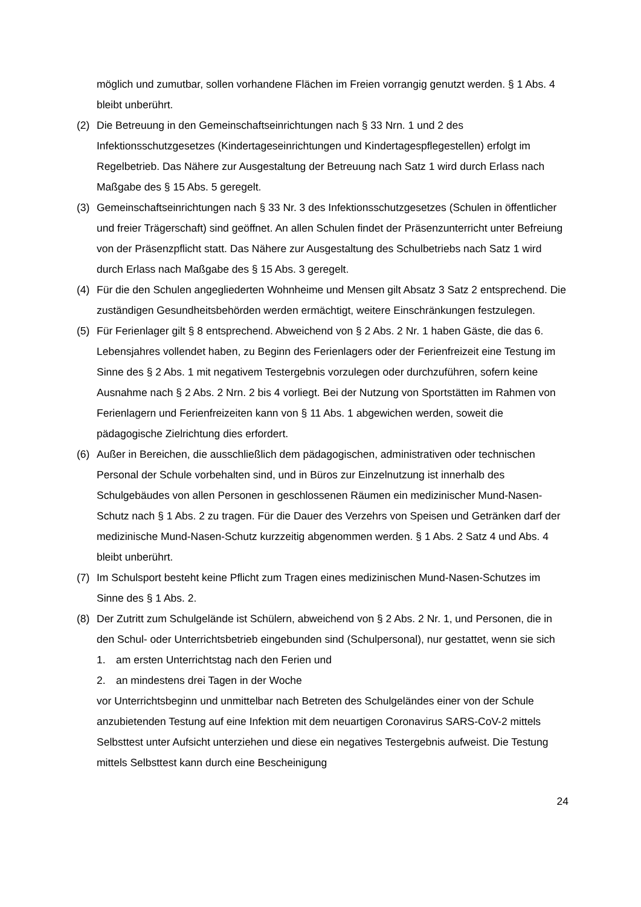möglich und zumutbar, sollen vorhandene Flächen im Freien vorrangig genutzt werden. § 1 Abs. 4 bleibt unberührt.
(2) Die Betreuung in den Gemeinschaftseinrichtungen nach § 33 Nrn. 1 und 2 des Infektionsschutzgesetzes (Kindertageseinrichtungen und Kindertagespflegestellen) erfolgt im Regelbetrieb. Das Nähere zur Ausgestaltung der Betreuung nach Satz 1 wird durch Erlass nach Maßgabe des § 15 Abs. 5 geregelt.
(3) Gemeinschaftseinrichtungen nach § 33 Nr. 3 des Infektionsschutzgesetzes (Schulen in öffentlicher und freier Trägerschaft) sind geöffnet. An allen Schulen findet der Präsenzunterricht unter Befreiung von der Präsenzpflicht statt. Das Nähere zur Ausgestaltung des Schulbetriebs nach Satz 1 wird durch Erlass nach Maßgabe des § 15 Abs. 3 geregelt.
(4) Für die den Schulen angegliederten Wohnheime und Mensen gilt Absatz 3 Satz 2 entsprechend. Die zuständigen Gesundheitsbehörden werden ermächtigt, weitere Einschränkungen festzulegen.
(5) Für Ferienlager gilt § 8 entsprechend. Abweichend von § 2 Abs. 2 Nr. 1 haben Gäste, die das 6. Lebensjahres vollendet haben, zu Beginn des Ferienlagers oder der Ferienfreizeit eine Testung im Sinne des § 2 Abs. 1 mit negativem Testergebnis vorzulegen oder durchzuführen, sofern keine Ausnahme nach § 2 Abs. 2 Nrn. 2 bis 4 vorliegt. Bei der Nutzung von Sportstätten im Rahmen von Ferienlagern und Ferienfreizeiten kann von § 11 Abs. 1 abgewichen werden, soweit die pädagogische Zielrichtung dies erfordert.
(6) Außer in Bereichen, die ausschließlich dem pädagogischen, administrativen oder technischen Personal der Schule vorbehalten sind, und in Büros zur Einzelnutzung ist innerhalb des Schulgebäudes von allen Personen in geschlossenen Räumen ein medizinischer Mund-Nasen-Schutz nach § 1 Abs. 2 zu tragen. Für die Dauer des Verzehrs von Speisen und Getränken darf der medizinische Mund-Nasen-Schutz kurzzeitig abgenommen werden. § 1 Abs. 2 Satz 4 und Abs. 4 bleibt unberührt.
(7) Im Schulsport besteht keine Pflicht zum Tragen eines medizinischen Mund-Nasen-Schutzes im Sinne des § 1 Abs. 2.
(8) Der Zutritt zum Schulgelände ist Schülern, abweichend von § 2 Abs. 2 Nr. 1, und Personen, die in den Schul- oder Unterrichtsbetrieb eingebunden sind (Schulpersonal), nur gestattet, wenn sie sich
1. am ersten Unterrichtstag nach den Ferien und
2. an mindestens drei Tagen in der Woche
vor Unterrichtsbeginn und unmittelbar nach Betreten des Schulgeländes einer von der Schule anzubietenden Testung auf eine Infektion mit dem neuartigen Coronavirus SARS-CoV-2 mittels Selbsttest unter Aufsicht unterziehen und diese ein negatives Testergebnis aufweist. Die Testung mittels Selbsttest kann durch eine Bescheinigung
24